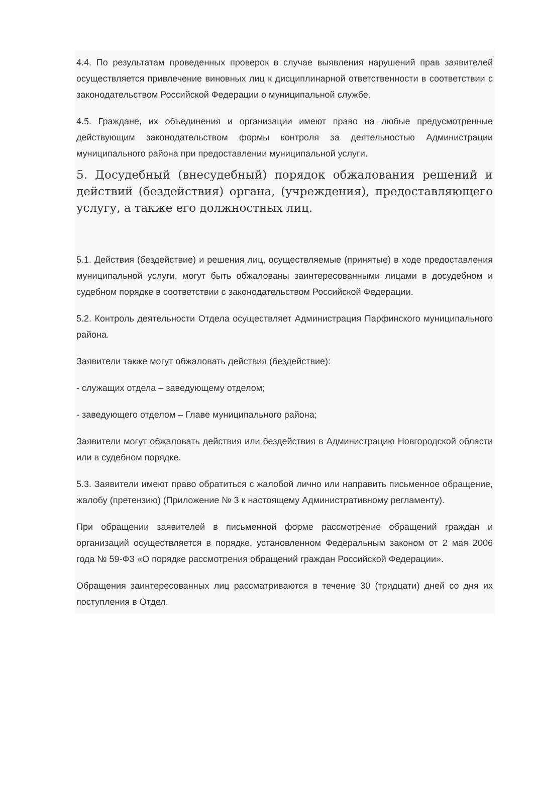4.4. По результатам проведенных проверок в случае выявления нарушений прав заявителей осуществляется привлечение виновных лиц к дисциплинарной ответственности в соответствии с законодательством Российской Федерации о муниципальной службе.
4.5. Граждане, их объединения и организации имеют право на любые предусмотренные действующим законодательством формы контроля за деятельностью Администрации муниципального района при предоставлении муниципальной услуги.
5. Досудебный (внесудебный) порядок обжалования решений и действий (бездействия) органа, (учреждения), предоставляющего услугу, а также его должностных лиц.
5.1. Действия (бездействие) и решения лиц, осуществляемые (принятые) в ходе предоставления муниципальной услуги, могут быть обжалованы заинтересованными лицами в досудебном и судебном порядке в соответствии с законодательством Российской Федерации.
5.2. Контроль деятельности Отдела осуществляет Администрация Парфинского муниципального района.
Заявители также могут обжаловать действия (бездействие):
- служащих отдела – заведующему отделом;
- заведующего отделом – Главе муниципального района;
Заявители могут обжаловать действия или бездействия в Администрацию Новгородской области или в судебном порядке.
5.3. Заявители имеют право обратиться с жалобой лично или направить письменное обращение, жалобу (претензию) (Приложение № 3 к настоящему Административному регламенту).
При обращении заявителей в письменной форме рассмотрение обращений граждан и организаций осуществляется в порядке, установленном Федеральным законом от 2 мая 2006 года № 59-ФЗ «О порядке рассмотрения обращений граждан Российской Федерации».
Обращения заинтересованных лиц рассматриваются в течение 30 (тридцати) дней со дня их поступления в Отдел.